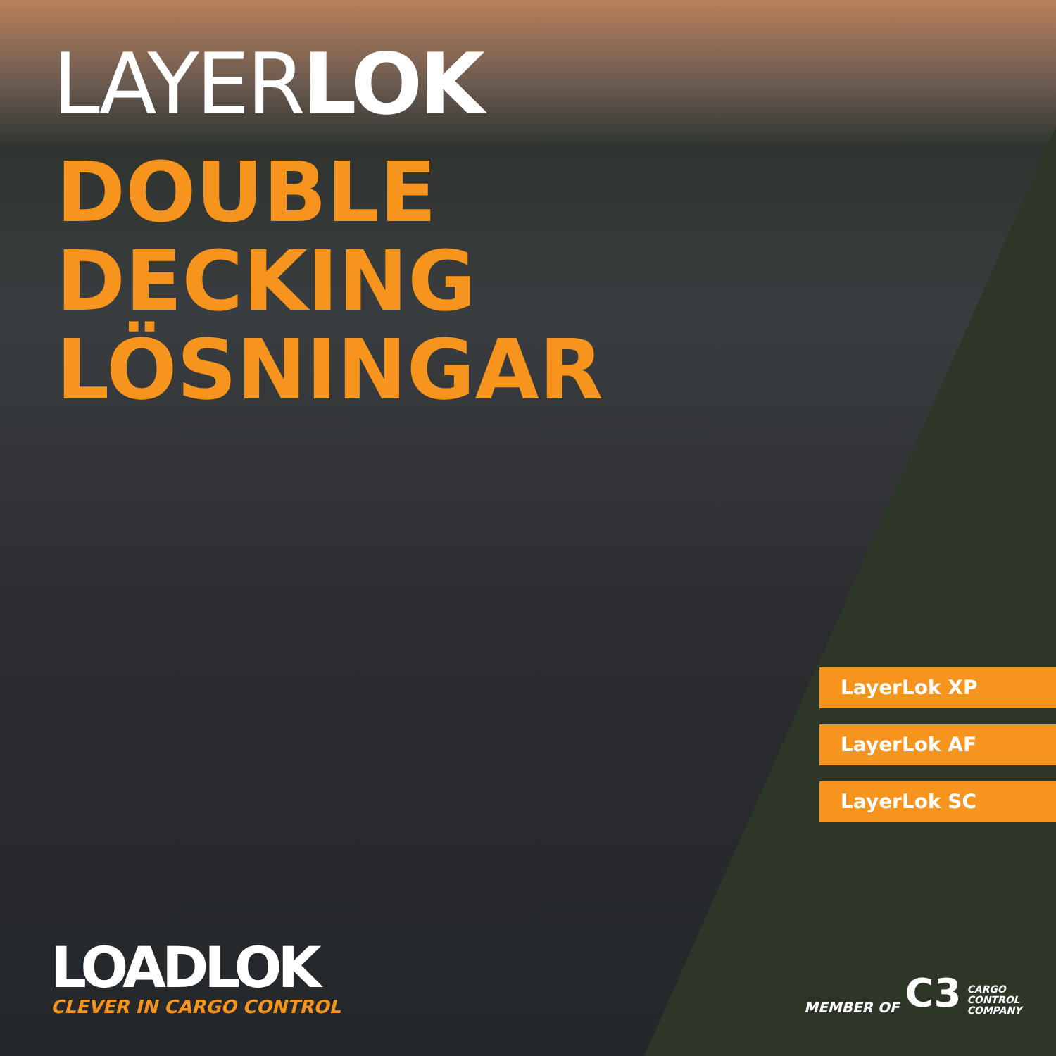LAYERLOK
DOUBLE
DECKING
LÖSNINGAR
LayerLok XP
LayerLok AF
LayerLok SC
LOADLOK
CLEVER IN CARGO CONTROL
MEMBER OF C3 CARGO
CONTROL
COMPANY